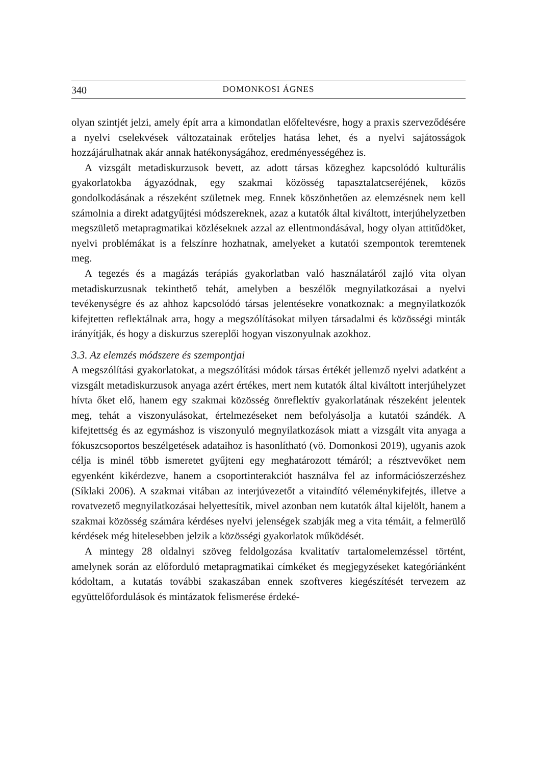340 DOMONKOSI ÁGNES
olyan szintjét jelzi, amely épít arra a kimondatlan előfeltevésre, hogy a praxis szerveződésére a nyelvi cselekvések változatainak erőteljes hatása lehet, és a nyelvi sajátosságok hozzájárulhatnak akár annak hatékonyságához, eredményességéhez is.
A vizsgált metadiskurzusok bevett, az adott társas közeghez kapcsolódó kulturális gyakorlatokba ágyazódnak, egy szakmai közösség tapasztalatcseréjének, közös gondolkodásának a részeként születnek meg. Ennek köszönhetően az elemzésnek nem kell számolnia a direkt adatgyűjtési módszereknek, azaz a kutatók által kiváltott, interjúhelyzetben megszülető metapragmatikai közléseknek azzal az ellentmondásával, hogy olyan attitűdöket, nyelvi problémákat is a felszínre hozhatnak, amelyeket a kutatói szempontok teremtenek meg.
A tegezés és a magázás terápiás gyakorlatban való használatáról zajló vita olyan metadiskurzusnak tekinthető tehát, amelyben a beszélők megnyilatkozásai a nyelvi tevékenységre és az ahhoz kapcsolódó társas jelentésekre vonatkoznak: a megnyilatkozók kifejtetten reflektálnak arra, hogy a megszólításokat milyen társadalmi és közösségi minták irányítják, és hogy a diskurzus szereplői hogyan viszonyulnak azokhoz.
3.3. Az elemzés módszere és szempontjai
A megszólítási gyakorlatokat, a megszólítási módok társas értékét jellemző nyelvi adatként a vizsgált metadiskurzusok anyaga azért értékes, mert nem kutatók által kiváltott interjúhelyzet hívta őket elő, hanem egy szakmai közösség önreflektív gyakorlatának részeként jelentek meg, tehát a viszonyulásokat, értelmezéseket nem befolyásolja a kutatói szándék. A kifejtettség és az egymáshoz is viszonyuló megnyilatkozások miatt a vizsgált vita anyaga a fókuszcsoportos beszélgetések adataihoz is hasonlítható (vö. Domonkosi 2019), ugyanis azok célja is minél több ismeretet gyűjteni egy meghatározott témáról; a résztvevőket nem egyenként kikérdezve, hanem a csoportinterakciót használva fel az információszerzéshez (Síklaki 2006). A szakmai vitában az interjúvezetőt a vitaindító véleménykifejtés, illetve a rovatvezető megnyilatkozásai helyettesítik, mivel azonban nem kutatók által kijelölt, hanem a szakmai közösség számára kérdéses nyelvi jelenségek szabják meg a vita témáit, a felmerülő kérdések még hitelesebben jelzik a közösségi gyakorlatok működését.
A mintegy 28 oldalnyi szöveg feldolgozása kvalitatív tartalomelemzéssel történt, amelynek során az előforduló metapragmatikai címkéket és megjegyzéseket kategóriánként kódoltam, a kutatás további szakaszában ennek szoftveres kiegészítését tervezem az együttelőfordulások és mintázatok felismerése érdeké-